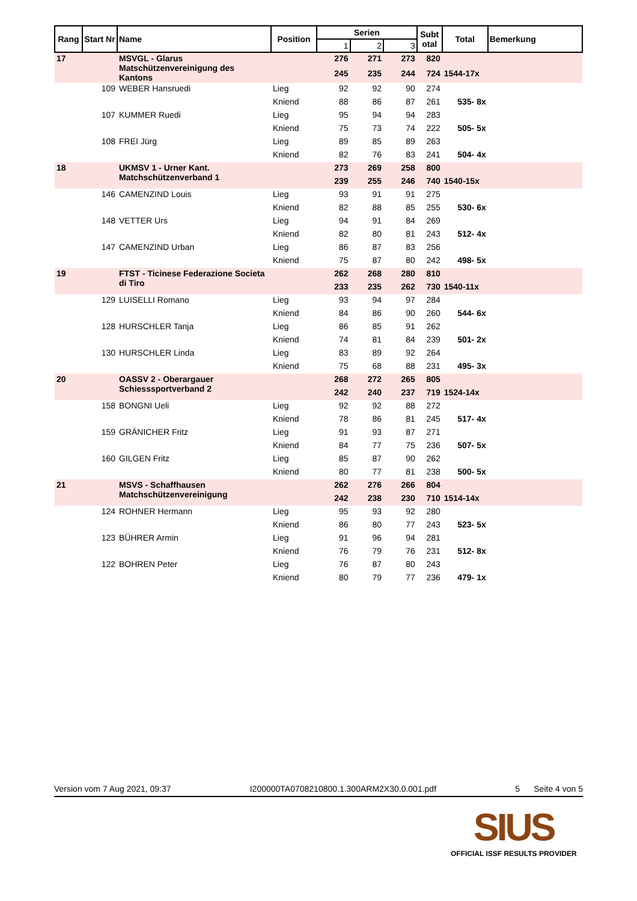| Rang | Start Nr | Name | Position | Serien | | | Subt otal | Total | Bemerkung |
| --- | --- | --- | --- | --- | --- | --- | --- | --- | --- |
| | | | | 1 | 2 | 3 | | | |
| 17 | | MSVGL - Glarus Matschützenvereinigung des Kantons | | 276 | 271 | 273 | 820 | | |
| | | | | 245 | 235 | 244 | 724 | 1544-17x | |
| | 109 | WEBER Hansruedi | Lieg | 92 | 92 | 90 | 274 | | |
| | | | Kniend | 88 | 86 | 87 | 261 | 535- 8x | |
| | 107 | KUMMER Ruedi | Lieg | 95 | 94 | 94 | 283 | | |
| | | | Kniend | 75 | 73 | 74 | 222 | 505- 5x | |
| | 108 | FREI Jürg | Lieg | 89 | 85 | 89 | 263 | | |
| | | | Kniend | 82 | 76 | 83 | 241 | 504- 4x | |
| 18 | | UKMSV 1 - Urner Kant. Matchschützenverband 1 | | 273 | 269 | 258 | 800 | | |
| | | | | 239 | 255 | 246 | 740 | 1540-15x | |
| | 146 | CAMENZIND Louis | Lieg | 93 | 91 | 91 | 275 | | |
| | | | Kniend | 82 | 88 | 85 | 255 | 530- 6x | |
| | 148 | VETTER Urs | Lieg | 94 | 91 | 84 | 269 | | |
| | | | Kniend | 82 | 80 | 81 | 243 | 512- 4x | |
| | 147 | CAMENZIND Urban | Lieg | 86 | 87 | 83 | 256 | | |
| | | | Kniend | 75 | 87 | 80 | 242 | 498- 5x | |
| 19 | | FTST - Ticinese Federazione Societa di Tiro | | 262 | 268 | 280 | 810 | | |
| | | | | 233 | 235 | 262 | 730 | 1540-11x | |
| | 129 | LUISELLI Romano | Lieg | 93 | 94 | 97 | 284 | | |
| | | | Kniend | 84 | 86 | 90 | 260 | 544- 6x | |
| | 128 | HURSCHLER Tanja | Lieg | 86 | 85 | 91 | 262 | | |
| | | | Kniend | 74 | 81 | 84 | 239 | 501- 2x | |
| | 130 | HURSCHLER Linda | Lieg | 83 | 89 | 92 | 264 | | |
| | | | Kniend | 75 | 68 | 88 | 231 | 495- 3x | |
| 20 | | OASSV 2 - Oberargauer Schiesssportverband 2 | | 268 | 272 | 265 | 805 | | |
| | | | | 242 | 240 | 237 | 719 | 1524-14x | |
| | 158 | BONGNI Ueli | Lieg | 92 | 92 | 88 | 272 | | |
| | | | Kniend | 78 | 86 | 81 | 245 | 517- 4x | |
| | 159 | GRÄNICHER Fritz | Lieg | 91 | 93 | 87 | 271 | | |
| | | | Kniend | 84 | 77 | 75 | 236 | 507- 5x | |
| | 160 | GILGEN Fritz | Lieg | 85 | 87 | 90 | 262 | | |
| | | | Kniend | 80 | 77 | 81 | 238 | 500- 5x | |
| 21 | | MSVS - Schaffhausen Matchschützenvereinigung | | 262 | 276 | 266 | 804 | | |
| | | | | 242 | 238 | 230 | 710 | 1514-14x | |
| | 124 | ROHNER Hermann | Lieg | 95 | 93 | 92 | 280 | | |
| | | | Kniend | 86 | 80 | 77 | 243 | 523- 5x | |
| | 123 | BÜHRER Armin | Lieg | 91 | 96 | 94 | 281 | | |
| | | | Kniend | 76 | 79 | 76 | 231 | 512- 8x | |
| | 122 | BOHREN Peter | Lieg | 76 | 87 | 80 | 243 | | |
| | | | Kniend | 80 | 79 | 77 | 236 | 479- 1x | |
Version vom 7 Aug 2021, 09:37 I200000TA0708210800.1.300ARM2X30.0.001.pdf 5 Seite 4 von 5
SIUS
OFFICIAL ISSF RESULTS PROVIDER